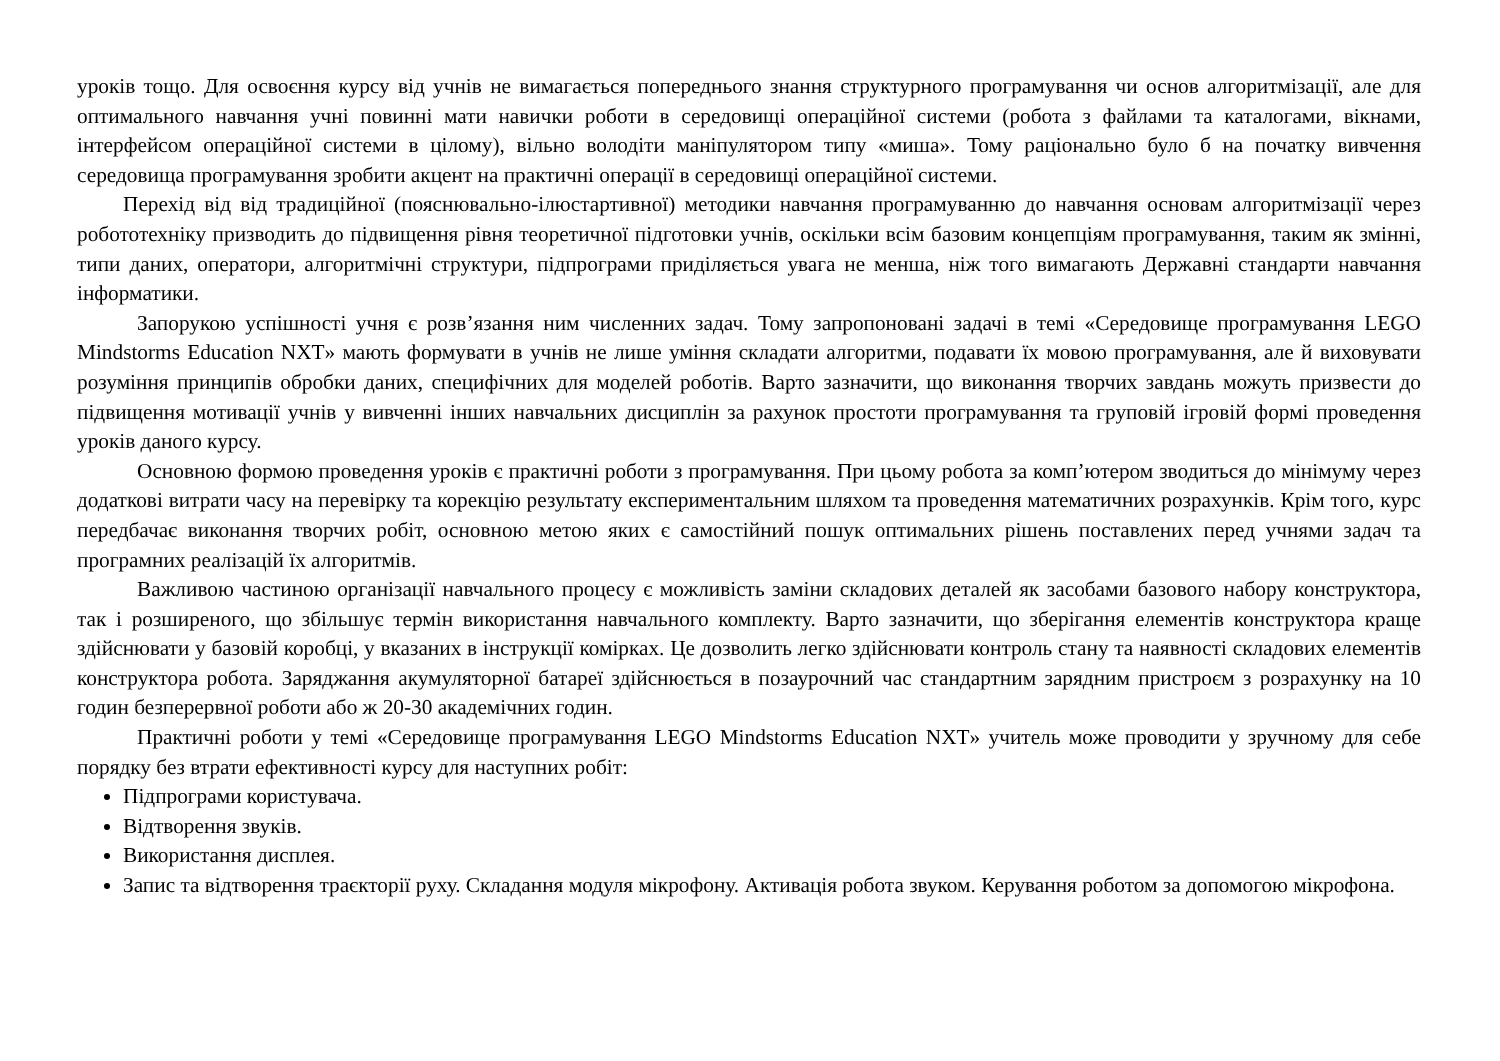уроків тощо. Для освоєння курсу від учнів не вимагається попереднього знання структурного програмування чи основ алгоритмізації, але для оптимального навчання учні повинні мати навички роботи в середовищі операційної системи (робота з файлами та каталогами, вікнами, інтерфейсом операційної системи в цілому), вільно володіти маніпулятором типу «миша». Тому раціонально було б на початку вивчення середовища програмування зробити акцент на практичні операції в середовищі операційної системи.
Перехід від від традиційної (пояснювально-ілюстартивної) методики навчання програмуванню до навчання основам алгоритмізації через робототехніку призводить до підвищення рівня теоретичної підготовки учнів, оскільки всім базовим концепціям програмування, таким як змінні, типи даних, оператори, алгоритмічні структури, підпрограми приділяється увага не менша, ніж того вимагають Державні стандарти навчання інформатики.
Запорукою успішності учня є розв’язання ним численних задач. Тому запропоновані задачі в темі «Середовище програмування LEGO Mindstorms Education NXT» мають формувати в учнів не лише уміння складати алгоритми, подавати їх мовою програмування, але й виховувати розуміння принципів обробки даних, специфічних для моделей роботів. Варто зазначити, що виконання творчих завдань можуть призвести до підвищення мотивації учнів у вивченні інших навчальних дисциплін за рахунок простоти програмування та груповій ігровій формі проведення уроків даного курсу.
Основною формою проведення уроків є практичні роботи з програмування. При цьому робота за комп’ютером зводиться до мінімуму через додаткові витрати часу на перевірку та корекцію результату експериментальним шляхом та проведення математичних розрахунків. Крім того, курс передбачає виконання творчих робіт, основною метою яких є самостійний пошук оптимальних рішень поставлених перед учнями задач та програмних реалізацій їх алгоритмів.
Важливою частиною організації навчального процесу є можливість заміни складових деталей як засобами базового набору конструктора, так і розширеного, що збільшує термін використання навчального комплекту. Варто зазначити, що зберігання елементів конструктора краще здійснювати у базовій коробці, у вказаних в інструкції комірках. Це дозволить легко здійснювати контроль стану та наявності складових елементів конструктора робота. Заряджання акумуляторної батареї здійснюється в позаурочний час стандартним зарядним пристроєм з розрахунку на 10 годин безперервної роботи або ж 20-30 академічних годин.
Практичні роботи у темі «Середовище програмування LEGO Mindstorms Education NXT» учитель може проводити у зручному для себе порядку без втрати ефективності курсу для наступних робіт:
Підпрограми користувача.
Відтворення звуків.
Використання дисплея.
Запис та відтворення траєкторії руху. Складання модуля мікрофону. Активація робота звуком. Керування роботом за допомогою мікрофона.